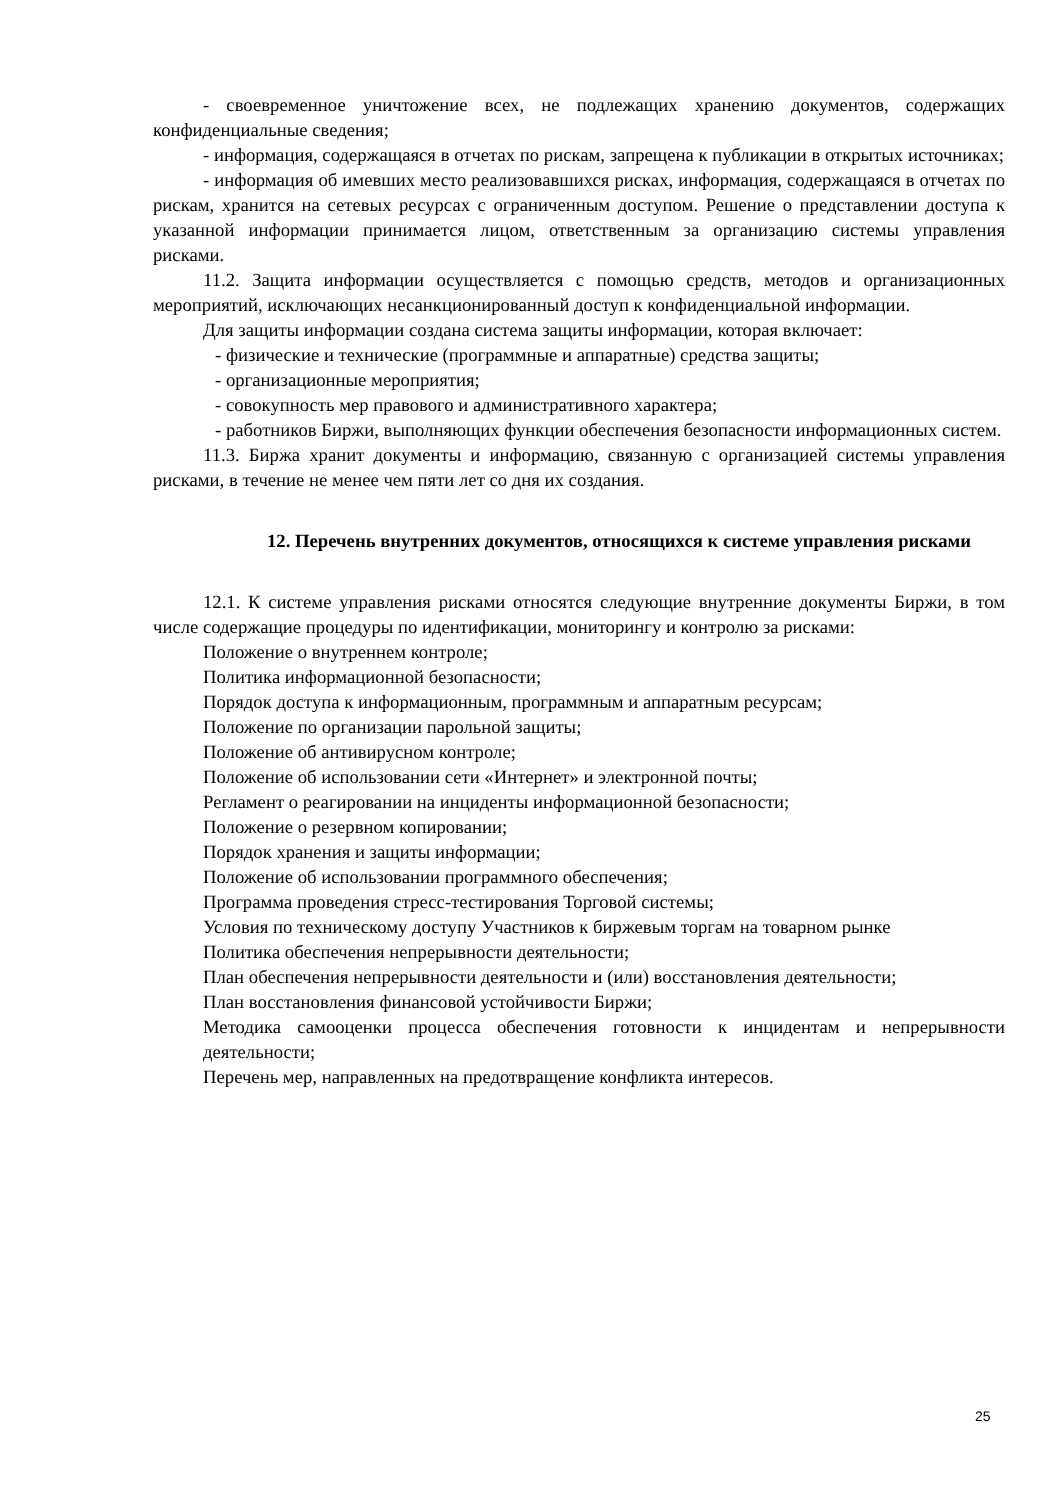- своевременное уничтожение всех, не подлежащих хранению документов, содержащих конфиденциальные сведения;
- информация, содержащаяся в отчетах по рискам, запрещена к публикации в открытых источниках;
- информация об имевших место реализовавшихся рисках, информация, содержащаяся в отчетах по рискам, хранится на сетевых ресурсах с ограниченным доступом. Решение о представлении доступа к указанной информации принимается лицом, ответственным за организацию системы управления рисками.
11.2. Защита информации осуществляется с помощью средств, методов и организационных мероприятий, исключающих несанкционированный доступ к конфиденциальной информации.
Для защиты информации создана система защиты информации, которая включает:
- физические и технические (программные и аппаратные) средства защиты;
- организационные мероприятия;
- совокупность мер правового и административного характера;
- работников Биржи, выполняющих функции обеспечения безопасности информационных систем.
11.3. Биржа хранит документы и информацию, связанную с организацией системы управления рисками, в течение не менее чем пяти лет со дня их создания.
12. Перечень внутренних документов, относящихся к системе управления рисками
12.1. К системе управления рисками относятся следующие внутренние документы Биржи, в том числе содержащие процедуры по идентификации, мониторингу и контролю за рисками:
Положение о внутреннем контроле;
Политика информационной безопасности;
Порядок доступа к информационным, программным и аппаратным ресурсам;
Положение по организации парольной защиты;
Положение об антивирусном контроле;
Положение об использовании сети «Интернет» и электронной почты;
Регламент о реагировании на инциденты информационной безопасности;
Положение о резервном копировании;
Порядок хранения и защиты информации;
Положение об использовании программного обеспечения;
Программа проведения стресс-тестирования Торговой системы;
Условия по техническому доступу Участников к биржевым торгам на товарном рынке
Политика обеспечения непрерывности деятельности;
План обеспечения непрерывности деятельности и (или) восстановления деятельности;
План восстановления финансовой устойчивости Биржи;
Методика самооценки процесса обеспечения готовности к инцидентам и непрерывности деятельности;
Перечень мер, направленных на предотвращение конфликта интересов.
25